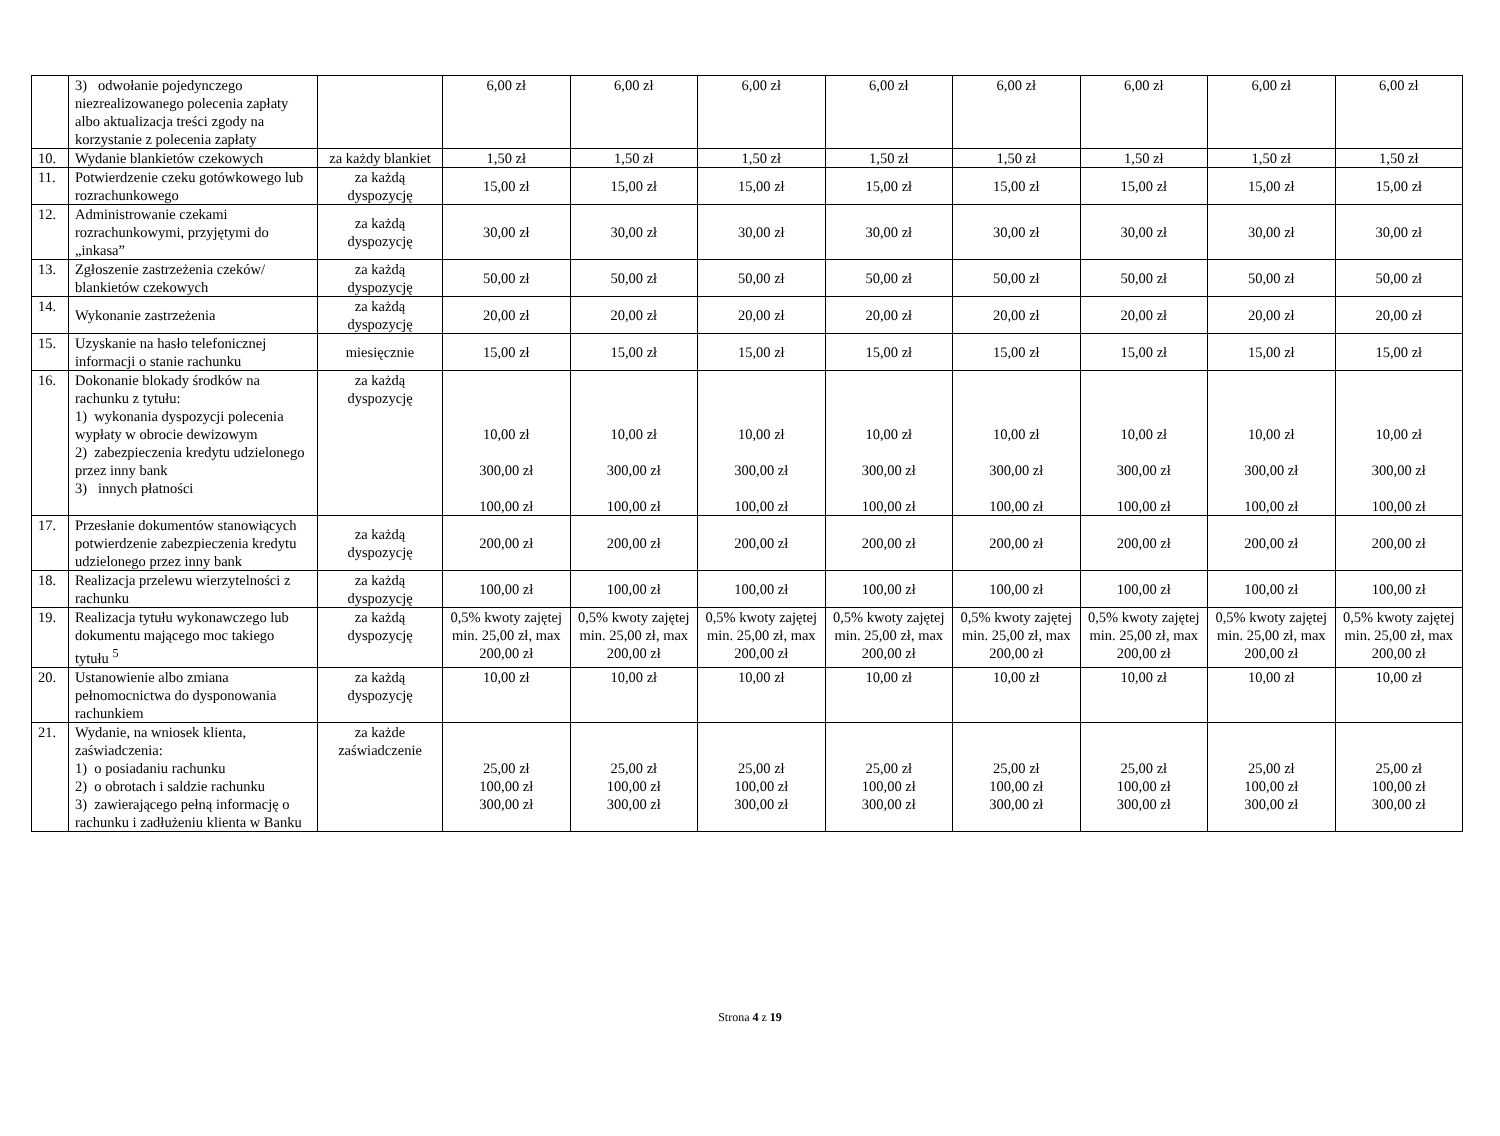| | 3) odwołanie pojedynczego niezrealizowanego polecenia zapłaty albo aktualizacja treści zgody na korzystanie z polecenia zapłaty | | 6,00 zł | 6,00 zł | 6,00 zł | 6,00 zł | 6,00 zł | 6,00 zł | 6,00 zł | 6,00 zł |
| 10. | Wydanie blankietów czekowych | za każdy blankiet | 1,50 zł | 1,50 zł | 1,50 zł | 1,50 zł | 1,50 zł | 1,50 zł | 1,50 zł | 1,50 zł |
| 11. | Potwierdzenie czeku gotówkowego lub rozrachunkowego | za każdą dyspozycję | 15,00 zł | 15,00 zł | 15,00 zł | 15,00 zł | 15,00 zł | 15,00 zł | 15,00 zł | 15,00 zł |
| 12. | Administrowanie czekami rozrachunkowymi, przyjętymi do „inkasa” | za każdą dyspozycję | 30,00 zł | 30,00 zł | 30,00 zł | 30,00 zł | 30,00 zł | 30,00 zł | 30,00 zł | 30,00 zł |
| 13. | Zgłoszenie zastrzeżenia czeków/ blankietów czekowych | za każdą dyspozycję | 50,00 zł | 50,00 zł | 50,00 zł | 50,00 zł | 50,00 zł | 50,00 zł | 50,00 zł | 50,00 zł |
| 14. | Wykonanie zastrzeżenia | za każdą dyspozycję | 20,00 zł | 20,00 zł | 20,00 zł | 20,00 zł | 20,00 zł | 20,00 zł | 20,00 zł | 20,00 zł |
| 15. | Uzyskanie na hasło telefonicznej informacji o stanie rachunku | miesięcznie | 15,00 zł | 15,00 zł | 15,00 zł | 15,00 zł | 15,00 zł | 15,00 zł | 15,00 zł | 15,00 zł |
| 16. | Dokonanie blokady środków na rachunku z tytułu: 1) wykonania dyspozycji polecenia wypłaty w obrocie dewizowym 2) zabezpieczenia kredytu udzielonego przez inny bank 3) innych płatności | za każdą dyspozycję | 10,00 zł 300,00 zł 100,00 zł | 10,00 zł 300,00 zł 100,00 zł | 10,00 zł 300,00 zł 100,00 zł | 10,00 zł 300,00 zł 100,00 zł | 10,00 zł 300,00 zł 100,00 zł | 10,00 zł 300,00 zł 100,00 zł | 10,00 zł 300,00 zł 100,00 zł | 10,00 zł 300,00 zł 100,00 zł |
| 17. | Przesłanie dokumentów stanowiących potwierdzenie zabezpieczenia kredytu udzielonego przez inny bank | za każdą dyspozycję | 200,00 zł | 200,00 zł | 200,00 zł | 200,00 zł | 200,00 zł | 200,00 zł | 200,00 zł | 200,00 zł |
| 18. | Realizacja przelewu wierzytelności z rachunku | za każdą dyspozycję | 100,00 zł | 100,00 zł | 100,00 zł | 100,00 zł | 100,00 zł | 100,00 zł | 100,00 zł | 100,00 zł |
| 19. | Realizacja tytułu wykonawczego lub dokumentu mającego moc takiego tytułu <sup>5</sup> | za każdą dyspozycję | 0,5% kwoty zajętej min. 25,00 zł, max 200,00 zł | 0,5% kwoty zajętej min. 25,00 zł, max 200,00 zł | 0,5% kwoty zajętej min. 25,00 zł, max 200,00 zł | 0,5% kwoty zajętej min. 25,00 zł, max 200,00 zł | 0,5% kwoty zajętej min. 25,00 zł, max 200,00 zł | 0,5% kwoty zajętej min. 25,00 zł, max 200,00 zł | 0,5% kwoty zajętej min. 25,00 zł, max 200,00 zł | 0,5% kwoty zajętej min. 25,00 zł, max 200,00 zł |
| 20. | Ustanowienie albo zmiana pełnomocnictwa do dysponowania rachunkiem | za każdą dyspozycję | 10,00 zł | 10,00 zł | 10,00 zł | 10,00 zł | 10,00 zł | 10,00 zł | 10,00 zł | 10,00 zł |
| 21. | Wydanie, na wniosek klienta, zaświadczenia: 1) o posiadaniu rachunku 2) o obrotach i saldzie rachunku 3) zawierającego pełną informację o rachunku i zadłużeniu klienta w Banku | za każde zaświadczenie | 25,00 zł 100,00 zł 300,00 zł | 25,00 zł 100,00 zł 300,00 zł | 25,00 zł 100,00 zł 300,00 zł | 25,00 zł 100,00 zł 300,00 zł | 25,00 zł 100,00 zł 300,00 zł | 25,00 zł 100,00 zł 300,00 zł | 25,00 zł 100,00 zł 300,00 zł | 25,00 zł 100,00 zł 300,00 zł |
Strona 4 z 19